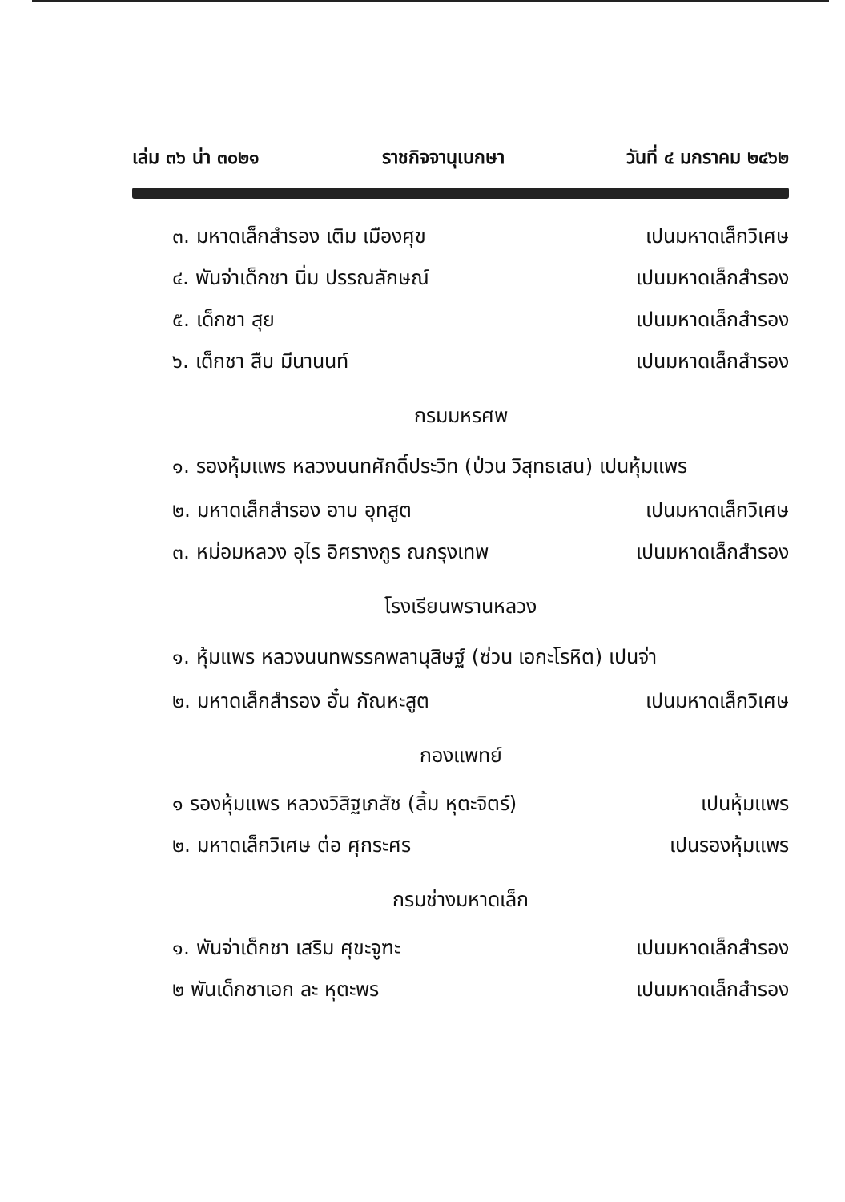เล่ม ๓๖ น่า ๓๐๒๑ ราชกิจจานุเบกษา วันที่ ๔ มกราคม ๒๔๖๒
๓. มหาดเล็กสำรอง เติม เมืองศุข เปนมหาดเล็กวิเศษ
๔. พันจ่าเด็กชา นิ่ม ปรรณลักษณ์ เปนมหาดเล็กสำรอง
๕. เด็กชา สุย เปนมหาดเล็กสำรอง
๖. เด็กชา สืบ มีนานนท์ เปนมหาดเล็กสำรอง
กรมมหรศพ
๑. รองหุ้มแพร หลวงนนทศักดิ์ประวิท (ป่วน วิสุทธเสน) เปนหุ้มแพร
๒. มหาดเล็กสำรอง อาบ อุทสูต เปนมหาดเล็กวิเศษ
๓. หม่อมหลวง อุไร อิศรางกูร ณกรุงเทพ เปนมหาดเล็กสำรอง
โรงเรียนพรานหลวง
๑. หุ้มแพร หลวงนนทพรรคพลานุสิษฐ์ (ซ่วน เอกะโรหิต) เปนจ่า
๒. มหาดเล็กสำรอง อั๋น กัณหะสูต เปนมหาดเล็กวิเศษ
กองแพทย์
๑ รองหุ้มแพร หลวงวิสิฐเภสัช (ลิ้ม หุตะจิตร์) เปนหุ้มแพร
๒. มหาดเล็กวิเศษ ต๋อ ศุกระศร เปนรองหุ้มแพร
กรมช่างมหาดเล็ก
๑. พันจ่าเด็กชา เสริม ศุขะจูฑะ เปนมหาดเล็กสำรอง
๒ พันเด็กชาเอก ละ หุตะพร เปนมหาดเล็กสำรอง